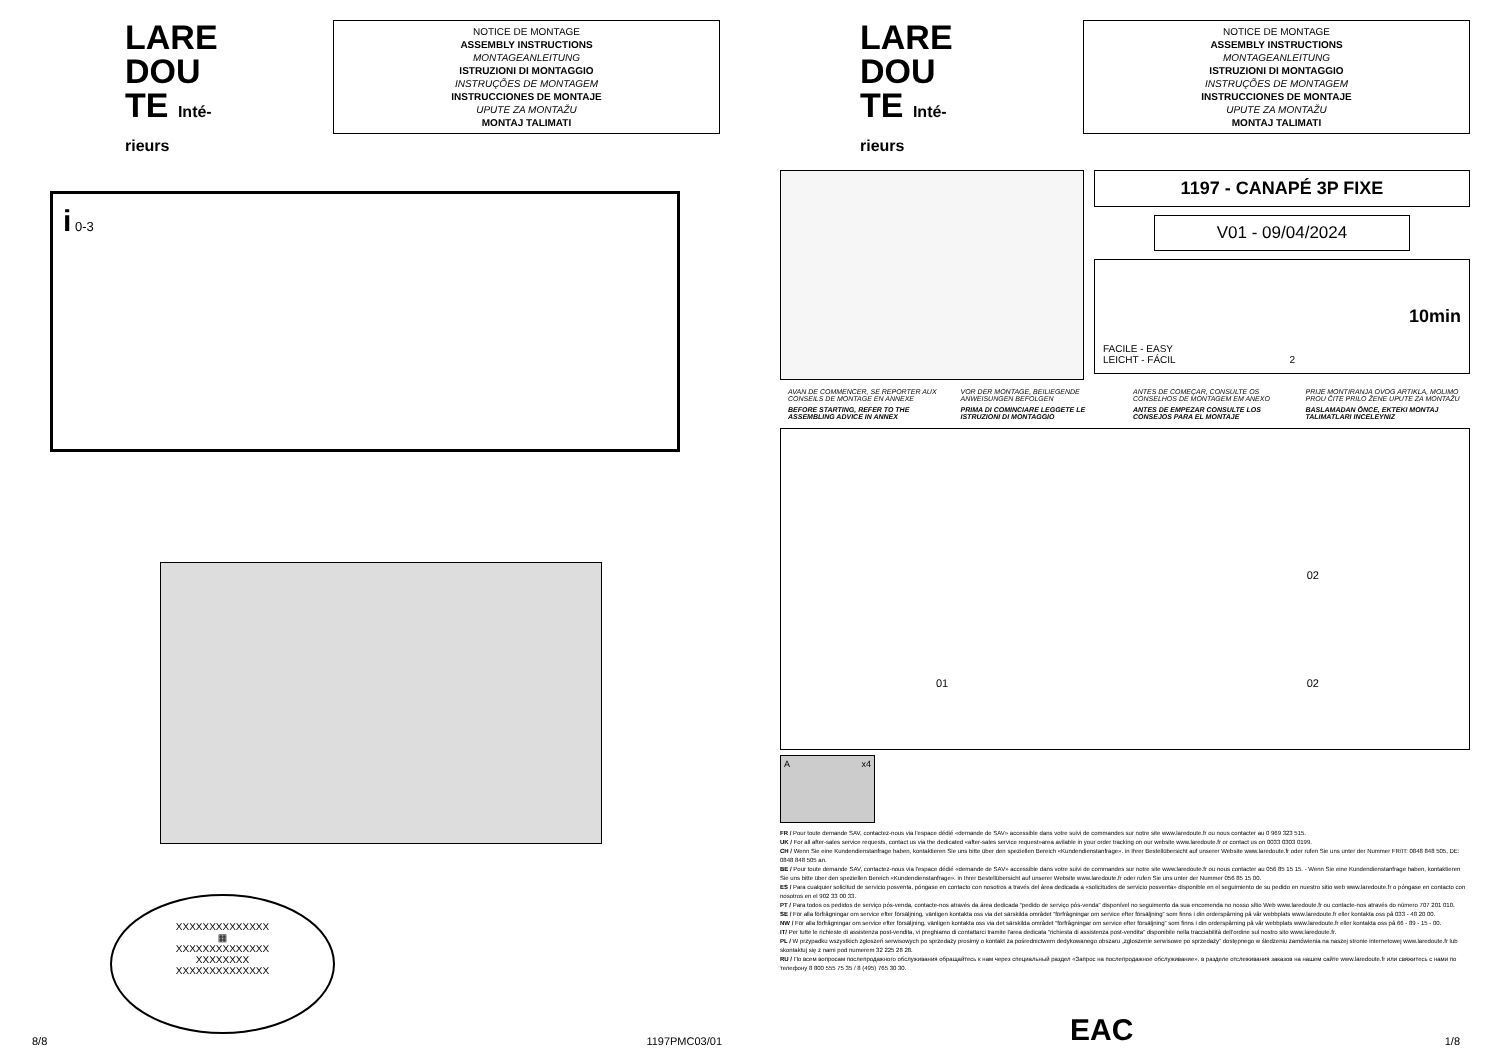LARE
DOU
TE Inté-rieurs
NOTICE DE MONTAGE
ASSEMBLY INSTRUCTIONS
MONTAGEANLEITUNG
ISTRUZIONI DI MONTAGGIO
INSTRUÇÕES DE MONTAGEM
INSTRUCCIONES DE MONTAJE
UPUTE ZA MONTAŽU
MONTAJ TALIMATI
i 0-3
XXXXXXXXXXXXXX
▦
XXXXXXXXXXXXXX
XXXXXXXX
XXXXXXXXXXXXXX
8/8 1197PMC03/01
LARE
DOU
TE Inté-rieurs
NOTICE DE MONTAGE
ASSEMBLY INSTRUCTIONS
MONTAGEANLEITUNG
ISTRUZIONI DI MONTAGGIO
INSTRUÇÕES DE MONTAGEM
INSTRUCCIONES DE MONTAJE
UPUTE ZA MONTAŽU
MONTAJ TALIMATI
1197 - CANAPÉ 3P FIXE
V01 - 09/04/2024
FACILE - EASY
LEICHT - FÁCIL 2 10min
AVAN DE COMMENCER, SE REPORTER AUX CONSEILS DE MONTAGE EN ANNEXE
VOR DER MONTAGE, BEILIEGENDE ANWEISUNGEN BEFOLGEN
ANTES DE COMEÇAR, CONSULTE OS CONSELHOS DE MONTAGEM EM ANEXO
PRIJE MONTIRANJA OVOG ARTIKLA, MOLIMO PROU ČITE PRILO ŽENE UPUTE ZA MONTAŽU
BEFORE STARTING, REFER TO THE ASSEMBLING ADVICE IN ANNEX
PRIMA DI COMINCIARE LEGGETE LE ISTRUZIONI DI MONTAGGIO
ANTES DE EMPEZAR CONSULTE LOS CONSEJOS PARA EL MONTAJE
BASLAMADAN ÖNCE, EKTEKI MONTAJ TALIMATLARI INCELEYNIZ
01
02
02
Ax4
FR / Pour toute demande SAV, contactez-nous via l'espace dédié «demande de SAV» accessible dans votre suivi de commandes sur notre site www.laredoute.fr ou nous contacter au 0 969 323 515.
UK / For all after-sales service requests, contact us via the dedicated «after-sales service request»area avilable in your order tracking on our website www.laredoute.fr or contact us on 0033 0303 0199.
CH / Wenn Sie eine Kundendienstanfrage haben, kontaktieren Sie uns bitte über den speziellen Bereich «Kundendienstanfrage». in Ihrer Bestellübersicht auf unserer Website www.laredoute.fr oder rufen Sie uns unter der Nummer FR/IT: 0848 848 505, DE: 0848 848 505 an.
BE / Pour toute demande SAV, contactez-nous via l'espace dédié «demande de SAV» accessible dans votre suivi de commandes sur notre site www.laredoute.fr ou nous contacter au 056 85 15 15. - Wenn Sie eine Kundendienstanfrage haben, kontaktieren Sie uns bitte über den speziellen Bereich «Kundendienstanfrage». in Ihrer Bestellübersicht auf unserer Website www.laredoute.fr oder rufen Sie uns unter der Nummer 056 85 15 00.
ES / Para cualquier solicitud de servicio posventa, póngase en contacto con nosotros a través del área dedicada a «solicitudes de servicio posventa» disponible en el seguimiento de su pedido en nuestro sitio web www.laredoute.fr o póngase en contacto con nosotros en el 902 33 00 33.
PT / Para todos os pedidos de serviço pós-venda, contacte-nos através da área dedicada “pedido de serviço pós-venda” disponível no seguimento da sua encomenda no nosso sítio Web www.laredoute.fr ou contacte-nos através do número 707 201 010.
SE / För alla förfrågningar om service efter försäljning, vänligen kontakta oss via det särskilda området “förfrågningar om service efter försäljning” som finns i din orderspårning på vår webbplats www.laredoute.fr eller kontakta oss på 033 - 48 20 00.
NW / För alla förfrågningar om service efter försäljning, vänligen kontakta oss via det särskilda området “förfrågningar om service efter försäljning” som finns i din orderspårning på vår webbplats www.laredoute.fr eller kontakta oss på 66 - 89 - 15 - 00.
IT/ Per tutte le richieste di assistenza post-vendita, vi preghiamo di contattarci tramite l'area dedicata “richiesta di assistenza post-vendita” disponibile nella tracciabilità dell'ordine sul nostro sito www.laredoute.fr.
PL / W przypadku wszystkich zgłoszeń serwisowych po sprzedaży prosimy o kontakt za pośrednictwem dedykowanego obszaru „zgłoszenie serwisowe po sprzedaży” dostępnego w śledzeniu zamówienia na naszej stronie internetowej www.laredoute.fr lub skontaktuj się z nami pod numerem 32 225 28 28.
RU / По всем вопросам послепродажного обслуживания обращайтесь к нам через специальный раздел «Запрос на послепродажное обслуживание». в разделе отслеживания заказов на нашем сайте www.laredoute.fr или свяжитесь с нами по телефону 8 800 555 75 35 / 8 (495) 765 30 30.
EAC 1/8